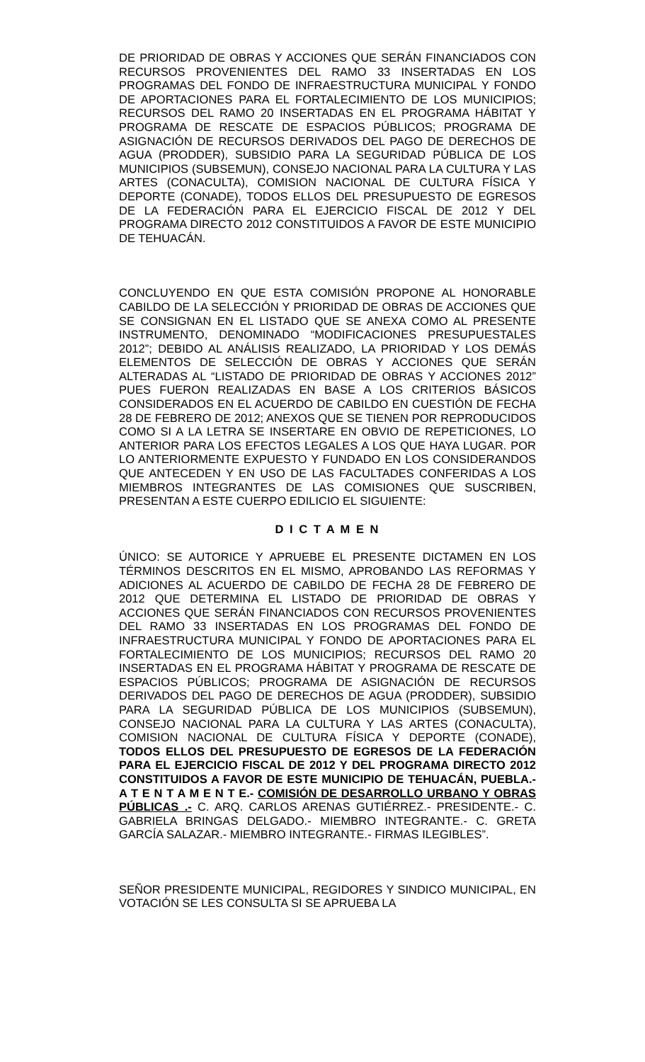DE PRIORIDAD DE OBRAS Y ACCIONES QUE SERÁN FINANCIADOS CON RECURSOS PROVENIENTES DEL RAMO 33 INSERTADAS EN LOS PROGRAMAS DEL FONDO DE INFRAESTRUCTURA MUNICIPAL Y FONDO DE APORTACIONES PARA EL FORTALECIMIENTO DE LOS MUNICIPIOS; RECURSOS DEL RAMO 20 INSERTADAS EN EL PROGRAMA HÁBITAT Y PROGRAMA DE RESCATE DE ESPACIOS PÚBLICOS; PROGRAMA DE ASIGNACIÓN DE RECURSOS DERIVADOS DEL PAGO DE DERECHOS DE AGUA (PRODDER), SUBSIDIO PARA LA SEGURIDAD PÚBLICA DE LOS MUNICIPIOS (SUBSEMUN), CONSEJO NACIONAL PARA LA CULTURA Y LAS ARTES (CONACULTA), COMISION NACIONAL DE CULTURA FÍSICA Y DEPORTE (CONADE), TODOS ELLOS DEL PRESUPUESTO DE EGRESOS DE LA FEDERACIÓN PARA EL EJERCICIO FISCAL DE 2012 Y DEL PROGRAMA DIRECTO 2012 CONSTITUIDOS A FAVOR DE ESTE MUNICIPIO DE TEHUACÁN.
CONCLUYENDO EN QUE ESTA COMISIÓN PROPONE AL HONORABLE CABILDO DE LA SELECCIÓN Y PRIORIDAD DE OBRAS DE ACCIONES QUE SE CONSIGNAN EN EL LISTADO QUE SE ANEXA COMO AL PRESENTE INSTRUMENTO, DENOMINADO “MODIFICACIONES PRESUPUESTALES 2012”; DEBIDO AL ANÁLISIS REALIZADO, LA PRIORIDAD Y LOS DEMÁS ELEMENTOS DE SELECCIÓN DE OBRAS Y ACCIONES QUE SERÁN ALTERADAS AL “LISTADO DE PRIORIDAD DE OBRAS Y ACCIONES 2012” PUES FUERON REALIZADAS EN BASE A LOS CRITERIOS BÁSICOS CONSIDERADOS EN EL ACUERDO DE CABILDO EN CUESTIÓN DE FECHA 28 DE FEBRERO DE 2012; ANEXOS QUE SE TIENEN POR REPRODUCIDOS COMO SI A LA LETRA SE INSERTARE EN OBVIO DE REPETICIONES, LO ANTERIOR PARA LOS EFECTOS LEGALES A LOS QUE HAYA LUGAR. POR LO ANTERIORMENTE EXPUESTO Y FUNDADO EN LOS CONSIDERANDOS QUE ANTECEDEN Y EN USO DE LAS FACULTADES CONFERIDAS A LOS MIEMBROS INTEGRANTES DE LAS COMISIONES QUE SUSCRIBEN, PRESENTAN A ESTE CUERPO EDILICIO EL SIGUIENTE:
D I C T A M E N
ÚNICO: SE AUTORICE Y APRUEBE EL PRESENTE DICTAMEN EN LOS TÉRMINOS DESCRITOS EN EL MISMO, APROBANDO LAS REFORMAS Y ADICIONES AL ACUERDO DE CABILDO DE FECHA 28 DE FEBRERO DE 2012 QUE DETERMINA EL LISTADO DE PRIORIDAD DE OBRAS Y ACCIONES QUE SERÁN FINANCIADOS CON RECURSOS PROVENIENTES DEL RAMO 33 INSERTADAS EN LOS PROGRAMAS DEL FONDO DE INFRAESTRUCTURA MUNICIPAL Y FONDO DE APORTACIONES PARA EL FORTALECIMIENTO DE LOS MUNICIPIOS; RECURSOS DEL RAMO 20 INSERTADAS EN EL PROGRAMA HÁBITAT Y PROGRAMA DE RESCATE DE ESPACIOS PÚBLICOS; PROGRAMA DE ASIGNACIÓN DE RECURSOS DERIVADOS DEL PAGO DE DERECHOS DE AGUA (PRODDER), SUBSIDIO PARA LA SEGURIDAD PÚBLICA DE LOS MUNICIPIOS (SUBSEMUN), CONSEJO NACIONAL PARA LA CULTURA Y LAS ARTES (CONACULTA), COMISION NACIONAL DE CULTURA FÍSICA Y DEPORTE (CONADE), TODOS ELLOS DEL PRESUPUESTO DE EGRESOS DE LA FEDERACIÓN PARA EL EJERCICIO FISCAL DE 2012 Y DEL PROGRAMA DIRECTO 2012 CONSTITUIDOS A FAVOR DE ESTE MUNICIPIO DE TEHUACÁN, PUEBLA.- A T E N T A M E N T E.- COMISIÓN DE DESARROLLO URBANO Y OBRAS PÚBLICAS .- C. ARQ. CARLOS ARENAS GUTIÉRREZ.- PRESIDENTE.- C. GABRIELA BRINGAS DELGADO.- MIEMBRO INTEGRANTE.- C. GRETA GARCÍA SALAZAR.- MIEMBRO INTEGRANTE.- FIRMAS ILEGIBLES”.
SEÑOR PRESIDENTE MUNICIPAL, REGIDORES Y SINDICO MUNICIPAL, EN VOTACIÓN SE LES CONSULTA SI SE APRUEBA LA